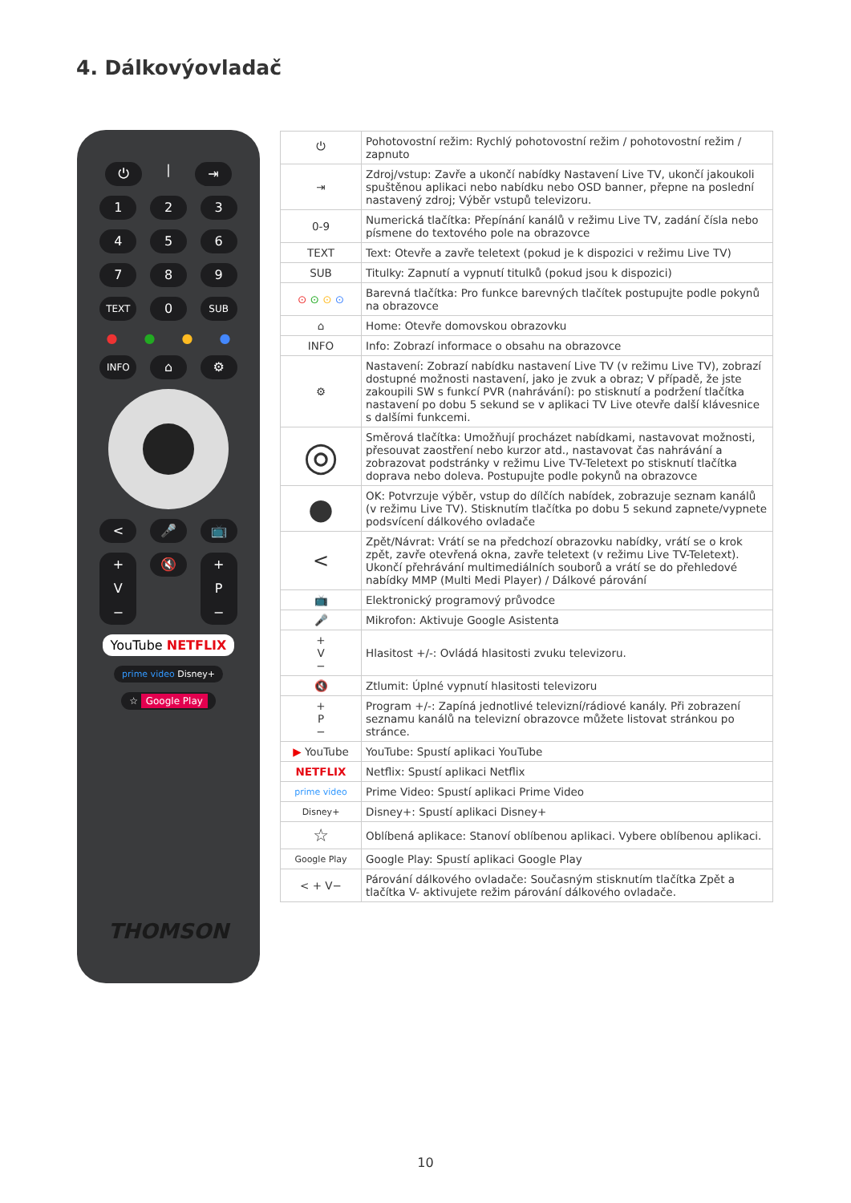4. Dálkovýovladač
⏻
|
⇥
1 2 3
4 5 6
7 8 9
TEXT
0
SUB
● ● ● ●
INFO
⌂ ⚙
< 🎤 📺
+
V
−
🔇
+
P
−
YouTube NETFLIX
prime video Disney+
☆ Google Play
THOMSON
| ⏻ | Pohotovostní režim: Rychlý pohotovostní režim / pohotovostní režim / zapnuto |
| ⇥ | Zdroj/vstup: Zavře a ukončí nabídky Nastavení Live TV, ukončí jakoukoli spuštěnou aplikaci nebo nabídku nebo OSD banner, přepne na poslední nastavený zdroj; Výběr vstupů televizoru. |
| 0-9 | Numerická tlačítka: Přepínání kanálů v režimu Live TV, zadání čísla nebo písmene do textového pole na obrazovce |
| TEXT | Text: Otevře a zavře teletext (pokud je k dispozici v režimu Live TV) |
| SUB | Titulky: Zapnutí a vypnutí titulků (pokud jsou k dispozici) |
| ⊙ ⊙ ⊙ ⊙ | Barevná tlačítka: Pro funkce barevných tlačítek postupujte podle pokynů na obrazovce |
| ⌂ | Home: Otevře domovskou obrazovku |
| INFO | Info: Zobrazí informace o obsahu na obrazovce |
| ⚙ | Nastavení: Zobrazí nabídku nastavení Live TV (v režimu Live TV), zobrazí dostupné možnosti nastavení, jako je zvuk a obraz; V případě, že jste zakoupili SW s funkcí PVR (nahrávání): po stisknutí a podržení tlačítka nastavení po dobu 5 sekund se v aplikaci TV Live otevře další klávesnice s dalšími funkcemi. |
| ◎ | Směrová tlačítka: Umožňují procházet nabídkami, nastavovat možnosti, přesouvat zaostření nebo kurzor atd., nastavovat čas nahrávání a zobrazovat podstránky v režimu Live TV-Teletext po stisknutí tlačítka doprava nebo doleva. Postupujte podle pokynů na obrazovce |
| ● | OK: Potvrzuje výběr, vstup do dílčích nabídek, zobrazuje seznam kanálů (v režimu Live TV). Stisknutím tlačítka po dobu 5 sekund zapnete/vypnete podsvícení dálkového ovladače |
| < | Zpět/Návrat: Vrátí se na předchozí obrazovku nabídky, vrátí se o krok zpět, zavře otevřená okna, zavře teletext (v režimu Live TV-Teletext). Ukončí přehrávání multimediálních souborů a vrátí se do přehledové nabídky MMP (Multi Medi Player) / Dálkové párování |
| 📺 | Elektronický programový průvodce |
| 🎤 | Mikrofon: Aktivuje Google Asistenta |
| + V − | Hlasitost +/-: Ovládá hlasitosti zvuku televizoru. |
| 🔇 | Ztlumit: Úplné vypnutí hlasitosti televizoru |
| + P − | Program +/-: Zapíná jednotlivé televizní/rádiové kanály. Při zobrazení seznamu kanálů na televizní obrazovce můžete listovat stránkou po stránce. |
| ▶ YouTube | YouTube: Spustí aplikaci YouTube |
| NETFLIX | Netflix: Spustí aplikaci Netflix |
| prime video | Prime Video: Spustí aplikaci Prime Video |
| Disney+ | Disney+: Spustí aplikaci Disney+ |
| ☆ | Oblíbená aplikace: Stanoví oblíbenou aplikaci. Vybere oblíbenou aplikaci. |
| Google Play | Google Play: Spustí aplikaci Google Play |
| < + V− | Párování dálkového ovladače: Současným stisknutím tlačítka Zpět a tlačítka V- aktivujete režim párování dálkového ovladače. |
10